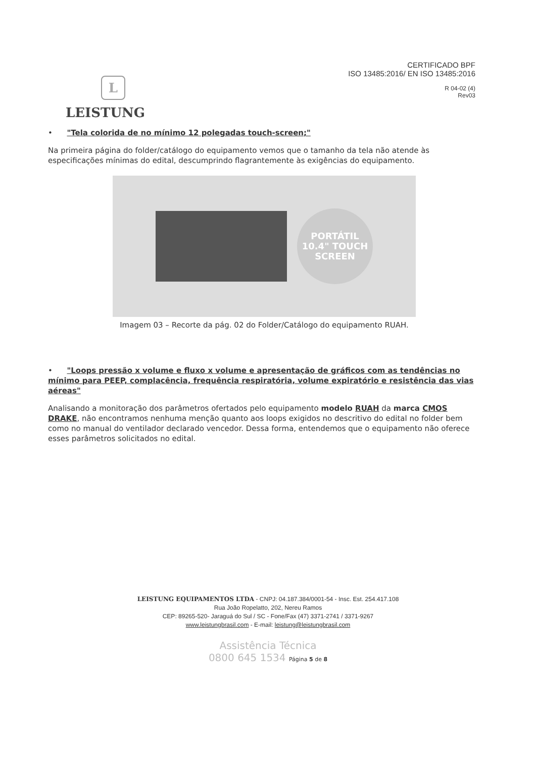L
LEISTUNG
CERTIFICADO BPF
ISO 13485:2016/ EN ISO 13485:2016
R 04-02 (4)
Rev03
• "Tela colorida de no mínimo 12 polegadas touch-screen;"
Na primeira página do folder/catálogo do equipamento vemos que o tamanho da tela não atende às especificações mínimas do edital, descumprindo flagrantemente às exigências do equipamento.
PORTÁTIL
10.4" TOUCH
SCREEN
Imagem 03 – Recorte da pág. 02 do Folder/Catálogo do equipamento RUAH.
• "Loops pressão x volume e fluxo x volume e apresentação de gráficos com as tendências no mínimo para PEEP, complacência, frequência respiratória, volume expiratório e resistência das vias aéreas"
Analisando a monitoração dos parâmetros ofertados pelo equipamento modelo RUAH da marca CMOS DRAKE, não encontramos nenhuma menção quanto aos loops exigidos no descritivo do edital no folder bem como no manual do ventilador declarado vencedor. Dessa forma, entendemos que o equipamento não oferece esses parâmetros solicitados no edital.
LEISTUNG EQUIPAMENTOS LTDA - CNPJ: 04.187.384/0001-54 - Insc. Est. 254.417.108
Rua João Ropelatto, 202, Nereu Ramos
CEP: 89265-520- Jaraguá do Sul / SC - Fone/Fax (47) 3371-2741 / 3371-9267
www.leistungbrasil.com - E-mail: leistung@leistungbrasil.com
Assistência Técnica
0800 645 1534 Página 5 de 8